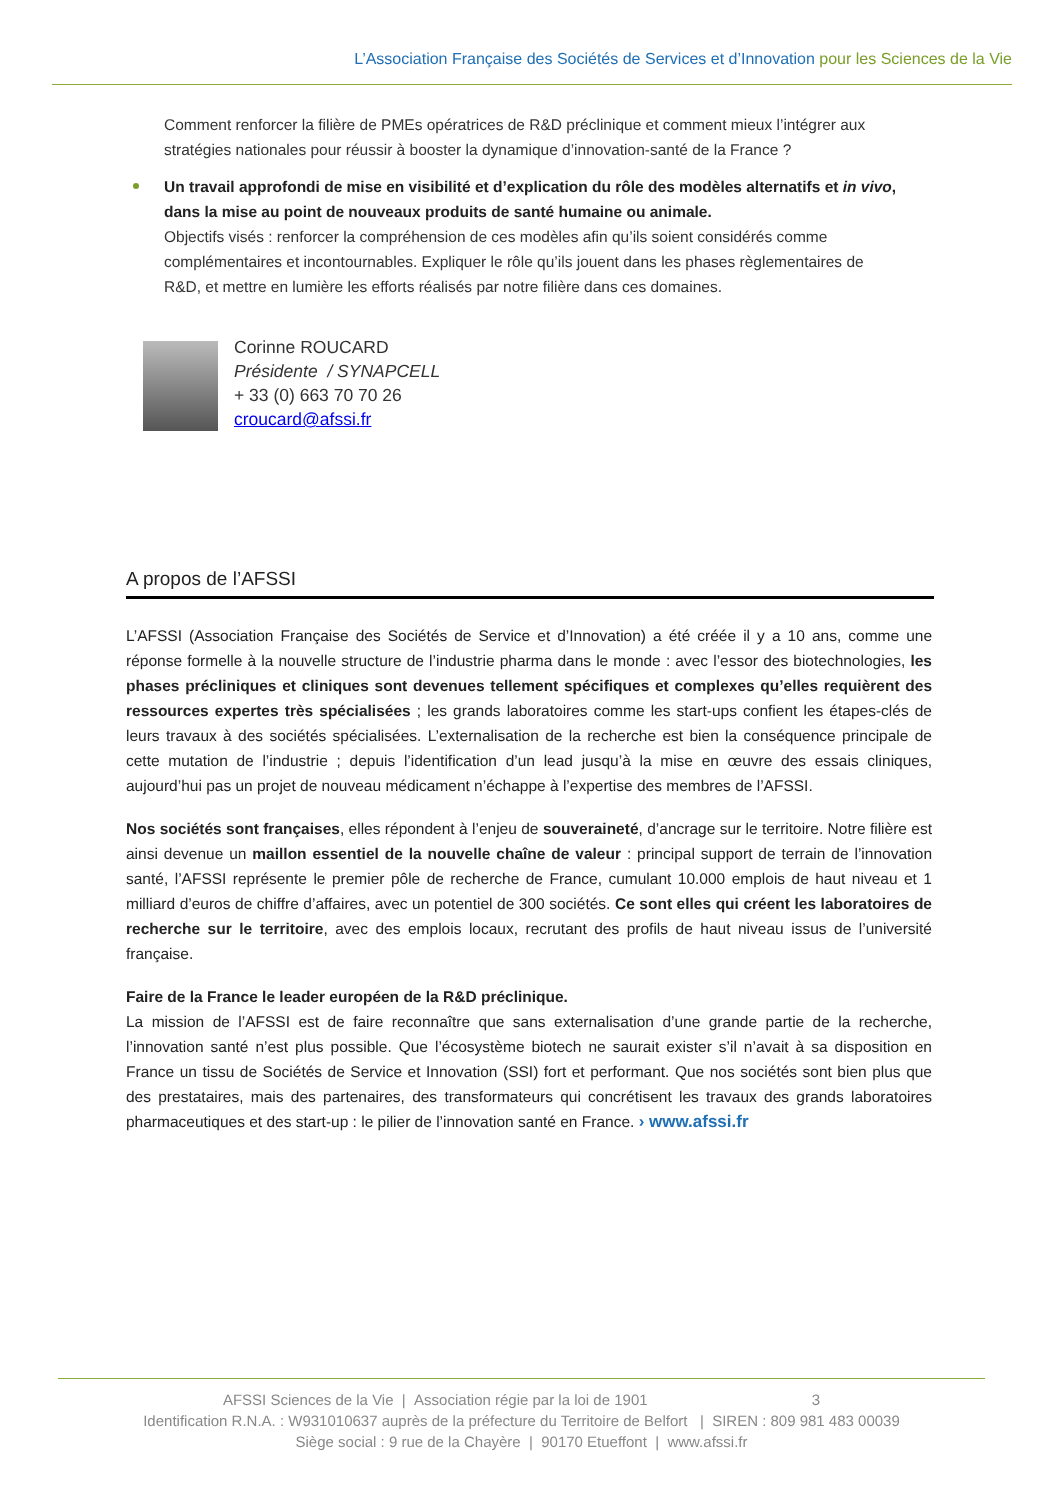L’Association Française des Sociétés de Services et d’Innovation pour les Sciences de la Vie
Comment renforcer la filière de PMEs opératrices de R&D préclinique et comment mieux l’intégrer aux stratégies nationales pour réussir à booster la dynamique d’innovation-santé de la France ?
Un travail approfondi de mise en visibilité et d’explication du rôle des modèles alternatifs et in vivo, dans la mise au point de nouveaux produits de santé humaine ou animale.
Objectifs visés : renforcer la compréhension de ces modèles afin qu’ils soient considérés comme complémentaires et incontournables. Expliquer le rôle qu’ils jouent dans les phases règlementaires de R&D, et mettre en lumière les efforts réalisés par notre filière dans ces domaines.
Corinne ROUCARD
Présidente / SYNAPCELL
+ 33 (0) 663 70 70 26
croucard@afssi.fr
A propos de l’AFSSI
L’AFSSI (Association Française des Sociétés de Service et d’Innovation) a été créée il y a 10 ans, comme une réponse formelle à la nouvelle structure de l’industrie pharma dans le monde : avec l’essor des biotechnologies, les phases précliniques et cliniques sont devenues tellement spécifiques et complexes qu’elles requièrent des ressources expertes très spécialisées ; les grands laboratoires comme les start-ups confient les étapes-clés de leurs travaux à des sociétés spécialisées. L’externalisation de la recherche est bien la conséquence principale de cette mutation de l’industrie ; depuis l’identification d’un lead jusqu’à la mise en œuvre des essais cliniques, aujourd’hui pas un projet de nouveau médicament n’échappe à l’expertise des membres de l’AFSSI.
Nos sociétés sont françaises, elles répondent à l’enjeu de souveraineté, d’ancrage sur le territoire. Notre filière est ainsi devenue un maillon essentiel de la nouvelle chaîne de valeur : principal support de terrain de l’innovation santé, l’AFSSI représente le premier pôle de recherche de France, cumulant 10.000 emplois de haut niveau et 1 milliard d’euros de chiffre d’affaires, avec un potentiel de 300 sociétés. Ce sont elles qui créent les laboratoires de recherche sur le territoire, avec des emplois locaux, recrutant des profils de haut niveau issus de l’université française.
Faire de la France le leader européen de la R&D préclinique.
La mission de l’AFSSI est de faire reconnaître que sans externalisation d’une grande partie de la recherche, l’innovation santé n’est plus possible. Que l’écosystème biotech ne saurait exister s’il n’avait à sa disposition en France un tissu de Sociétés de Service et Innovation (SSI) fort et performant. Que nos sociétés sont bien plus que des prestataires, mais des partenaires, des transformateurs qui concrétisent les travaux des grands laboratoires pharmaceutiques et des start-up : le pilier de l’innovation santé en France. › www.afssi.fr
AFSSI Sciences de la Vie | Association régie par la loi de 1901 3
Identification R.N.A. : W931010637 auprès de la préfecture du Territoire de Belfort | SIREN : 809 981 483 00039
Siège social : 9 rue de la Chayère | 90170 Etueffont | www.afssi.fr